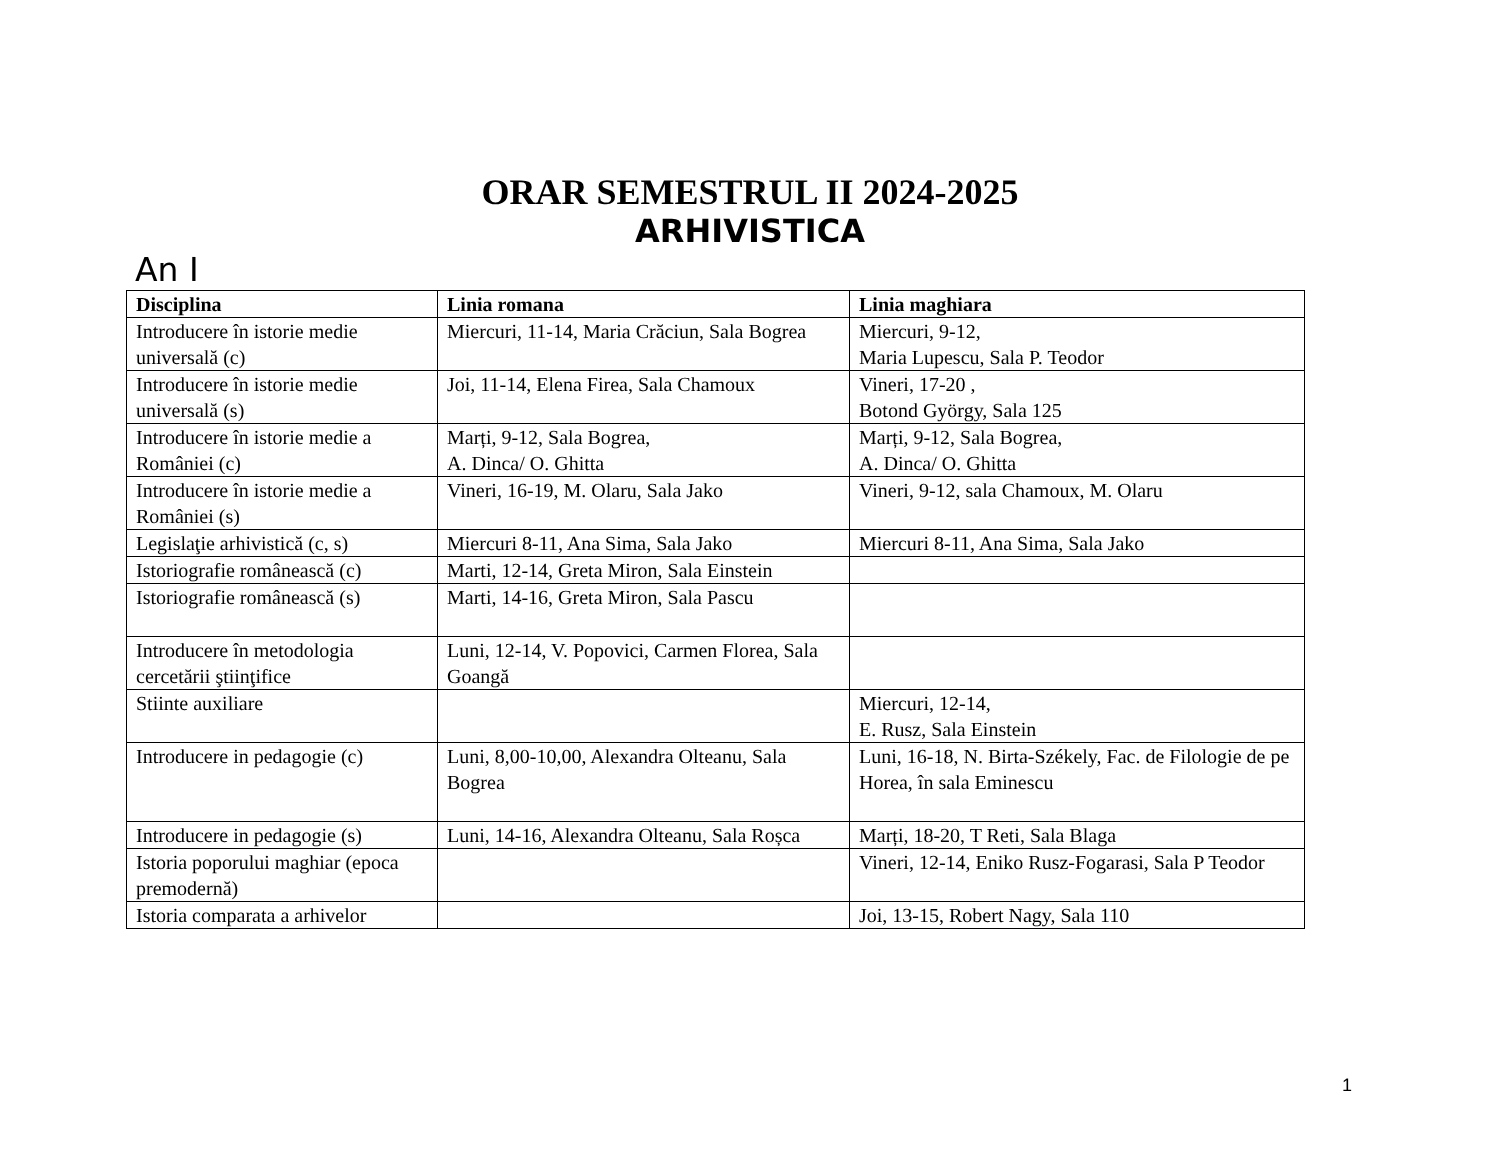ORAR SEMESTRUL II 2024-2025
ARHIVISTICA
An I
| Disciplina | Linia romana | Linia maghiara |
| --- | --- | --- |
| Introducere în istorie medie universală (c) | Miercuri, 11-14, Maria Crăciun, Sala Bogrea | Miercuri, 9-12, Maria Lupescu, Sala P. Teodor |
| Introducere în istorie medie universală (s) | Joi, 11-14, Elena Firea, Sala Chamoux | Vineri, 17-20 , Botond György, Sala 125 |
| Introducere în istorie medie a României (c) | Marți, 9-12, Sala Bogrea, A. Dinca/ O. Ghitta | Marți, 9-12, Sala Bogrea, A. Dinca/ O. Ghitta |
| Introducere în istorie medie a României (s) | Vineri, 16-19, M. Olaru, Sala Jako | Vineri, 9-12, sala Chamoux, M. Olaru |
| Legislaţie arhivistică (c, s) | Miercuri 8-11, Ana Sima, Sala Jako | Miercuri 8-11, Ana Sima, Sala Jako |
| Istoriografie românească (c) | Marti, 12-14, Greta Miron, Sala Einstein | |
| Istoriografie românească (s) | Marti, 14-16, Greta Miron, Sala Pascu | |
| Introducere în metodologia cercetării ştiinţifice | Luni, 12-14, V. Popovici, Carmen Florea, Sala Goangă | |
| Stiinte auxiliare | | Miercuri, 12-14, E. Rusz, Sala Einstein |
| Introducere in pedagogie (c) | Luni, 8,00-10,00, Alexandra Olteanu, Sala Bogrea | Luni, 16-18, N. Birta-Székely, Fac. de Filologie de pe Horea, în sala Eminescu |
| Introducere in pedagogie (s) | Luni, 14-16, Alexandra Olteanu, Sala Roșca | Marți, 18-20, T Reti, Sala Blaga |
| Istoria poporului maghiar (epoca premodernă) | | Vineri, 12-14, Eniko Rusz-Fogarasi, Sala P Teodor |
| Istoria comparata a arhivelor | | Joi, 13-15, Robert Nagy, Sala 110 |
1